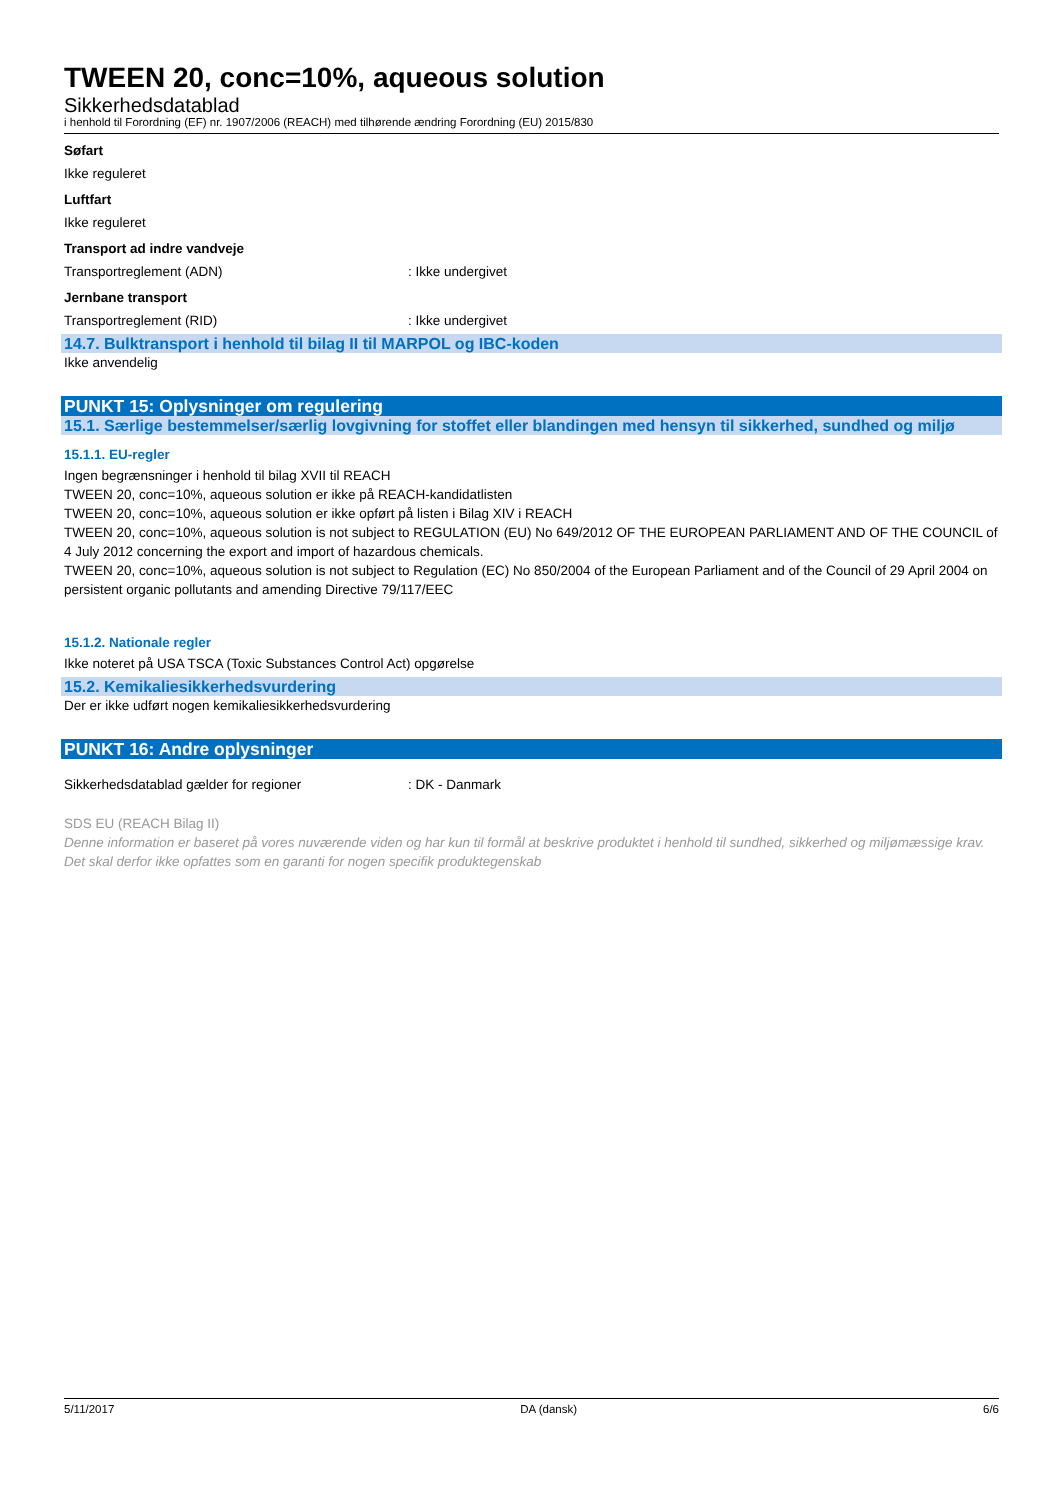TWEEN 20, conc=10%, aqueous solution
Sikkerhedsdatablad
i henhold til Forordning (EF) nr. 1907/2006 (REACH) med tilhørende ændring Forordning (EU) 2015/830
Søfart
Ikke reguleret
Luftfart
Ikke reguleret
Transport ad indre vandveje
Transportreglement (ADN): Ikke undergivet
Jernbane transport
Transportreglement (RID): Ikke undergivet
14.7. Bulktransport i henhold til bilag II til MARPOL og IBC-koden
Ikke anvendelig
PUNKT 15: Oplysninger om regulering
15.1. Særlige bestemmelser/særlig lovgivning for stoffet eller blandingen med hensyn til sikkerhed, sundhed og miljø
15.1.1. EU-regler
Ingen begrænsninger i henhold til bilag XVII til REACH
TWEEN 20, conc=10%, aqueous solution er ikke på REACH-kandidatlisten
TWEEN 20, conc=10%, aqueous solution er ikke opført på listen i Bilag XIV i REACH
TWEEN 20, conc=10%, aqueous solution is not subject to REGULATION (EU) No 649/2012 OF THE EUROPEAN PARLIAMENT AND OF THE COUNCIL of 4 July 2012 concerning the export and import of hazardous chemicals.
TWEEN 20, conc=10%, aqueous solution is not subject to Regulation (EC) No 850/2004 of the European Parliament and of the Council of 29 April 2004 on persistent organic pollutants and amending Directive 79/117/EEC
15.1.2. Nationale regler
Ikke noteret på USA TSCA (Toxic Substances Control Act) opgørelse
15.2. Kemikaliesikkerhedsvurdering
Der er ikke udført nogen kemikaliesikkerhedsvurdering
PUNKT 16: Andre oplysninger
Sikkerhedsdatablad gælder for regioner: DK - Danmark
SDS EU (REACH Bilag II)
Denne information er baseret på vores nuværende viden og har kun til formål at beskrive produktet i henhold til sundhed, sikkerhed og miljømæssige krav. Det skal derfor ikke opfattes som en garanti for nogen specifik produktegenskab
5/11/2017 DA (dansk) 6/6